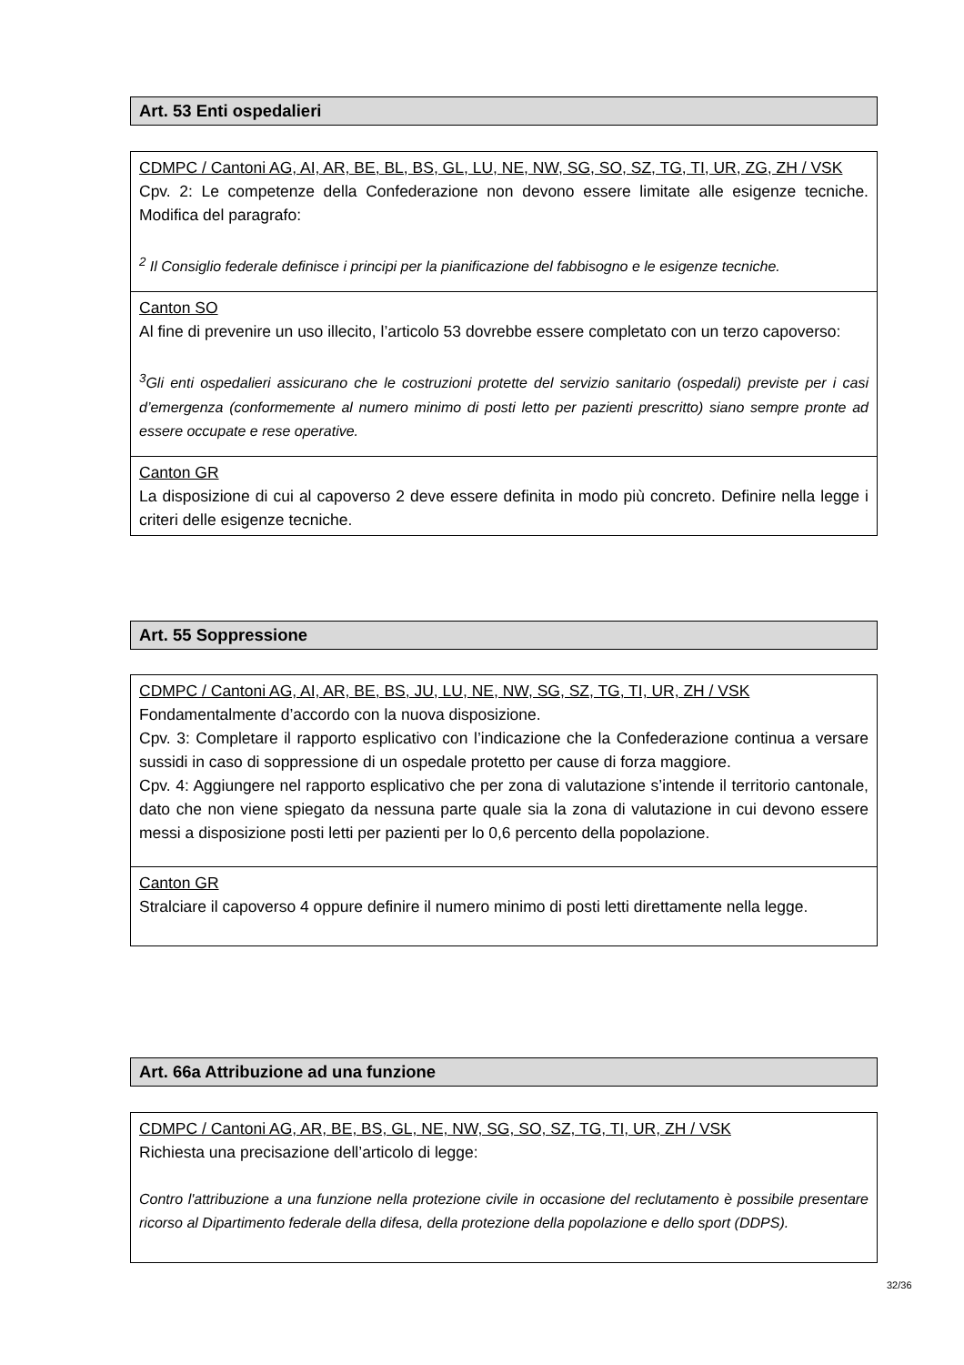Art. 53 Enti ospedalieri
| CDMPC / Cantoni AG, AI, AR, BE, BL, BS, GL, LU, NE, NW, SG, SO, SZ, TG, TI, UR, ZG, ZH / VSK Cpv. 2: Le competenze della Confederazione non devono essere limitate alle esigenze tecniche. Modifica del paragrafo: <sup>2</sup> Il Consiglio federale definisce i principi per la pianificazione del fabbisogno e le esigenze tecniche. |
| Canton SO Al fine di prevenire un uso illecito, l’articolo 53 dovrebbe essere completato con un terzo capoverso: <sup>3</sup> Gli enti ospedalieri assicurano che le costruzioni protette del servizio sanitario (ospedali) previste per i casi d’emergenza (conformemente al numero minimo di posti letto per pazienti prescritto) siano sempre pronte ad essere occupate e rese operative. |
| Canton GR La disposizione di cui al capoverso 2 deve essere definita in modo più concreto. Definire nella legge i criteri delle esigenze tecniche. |
Art. 55 Soppressione
| CDMPC / Cantoni AG, AI, AR, BE, BS, JU, LU, NE, NW, SG, SZ, TG, TI, UR, ZH / VSK Fondamentalmente d’accordo con la nuova disposizione. Cpv. 3: Completare il rapporto esplicativo con l’indicazione che la Confederazione continua a versare sussidi in caso di soppressione di un ospedale protetto per cause di forza maggiore. Cpv. 4: Aggiungere nel rapporto esplicativo che per zona di valutazione s’intende il territorio cantonale, dato che non viene spiegato da nessuna parte quale sia la zona di valutazione in cui devono essere messi a disposizione posti letti per pazienti per lo 0,6 percento della popolazione. |
| Canton GR Stralciare il capoverso 4 oppure definire il numero minimo di posti letti direttamente nella legge. |
Art. 66a Attribuzione ad una funzione
| CDMPC / Cantoni AG, AR, BE, BS, GL, NE, NW, SG, SO, SZ, TG, TI, UR, ZH / VSK Richiesta una precisazione dell’articolo di legge: Contro l'attribuzione a una funzione nella protezione civile in occasione del reclutamento è possibile presentare ricorso al Dipartimento federale della difesa, della protezione della popolazione e dello sport (DDPS). |
32/36